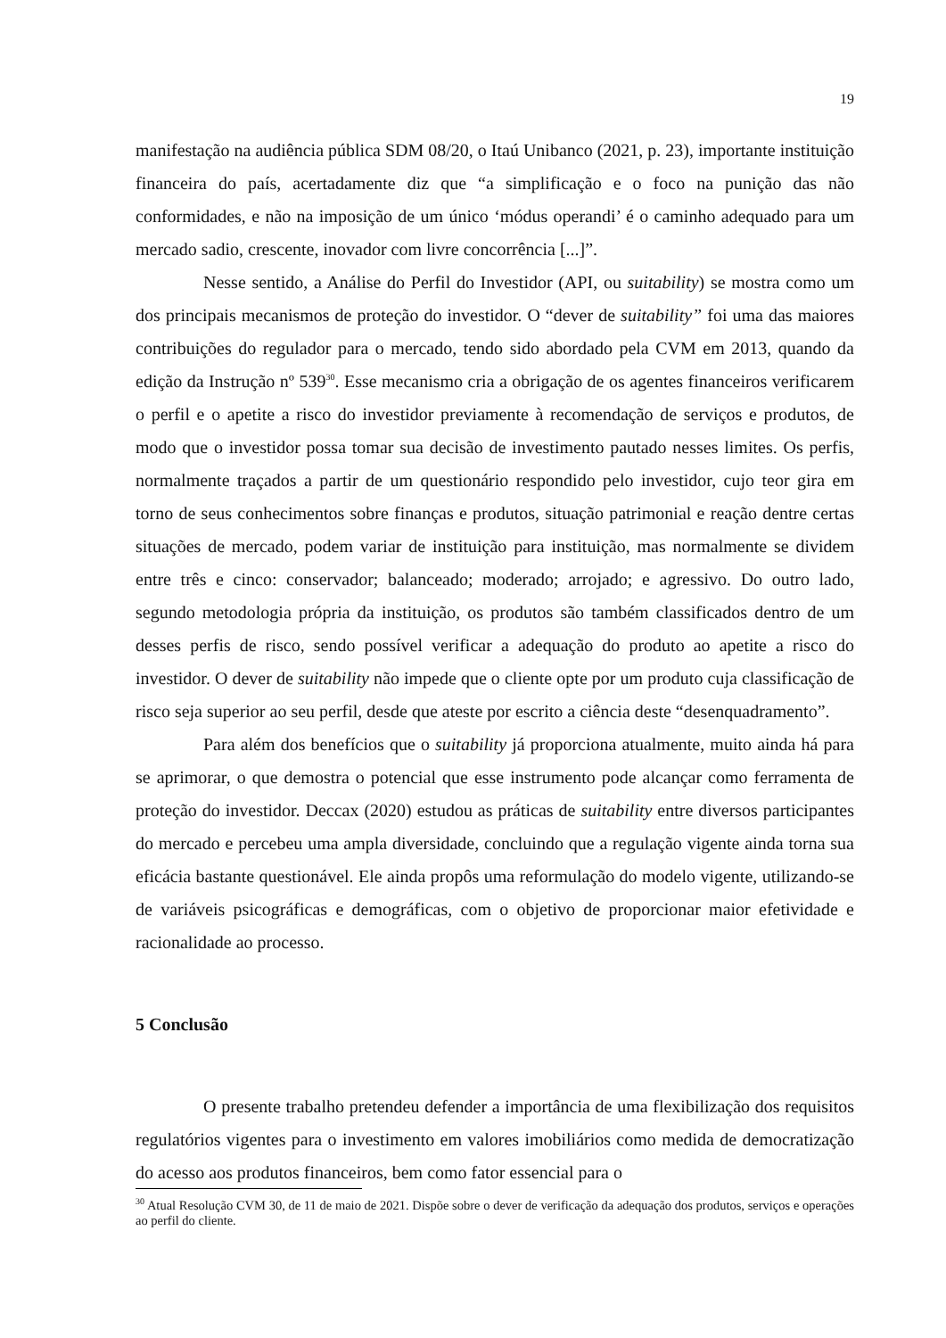19
manifestação na audiência pública SDM 08/20, o Itaú Unibanco (2021, p. 23), importante instituição financeira do país, acertadamente diz que “a simplificação e o foco na punição das não conformidades, e não na imposição de um único ‘módus operandi’ é o caminho adequado para um mercado sadio, crescente, inovador com livre concorrência [...]”.
Nesse sentido, a Análise do Perfil do Investidor (API, ou suitability) se mostra como um dos principais mecanismos de proteção do investidor. O “dever de suitability” foi uma das maiores contribuições do regulador para o mercado, tendo sido abordado pela CVM em 2013, quando da edição da Instrução nº 539<sup>30</sup>. Esse mecanismo cria a obrigação de os agentes financeiros verificarem o perfil e o apetite a risco do investidor previamente à recomendação de serviços e produtos, de modo que o investidor possa tomar sua decisão de investimento pautado nesses limites. Os perfis, normalmente traçados a partir de um questionário respondido pelo investidor, cujo teor gira em torno de seus conhecimentos sobre finanças e produtos, situação patrimonial e reação dentre certas situações de mercado, podem variar de instituição para instituição, mas normalmente se dividem entre três e cinco: conservador; balanceado; moderado; arrojado; e agressivo. Do outro lado, segundo metodologia própria da instituição, os produtos são também classificados dentro de um desses perfis de risco, sendo possível verificar a adequação do produto ao apetite a risco do investidor. O dever de suitability não impede que o cliente opte por um produto cuja classificação de risco seja superior ao seu perfil, desde que ateste por escrito a ciência deste “desenquadramento”.
Para além dos benefícios que o suitability já proporciona atualmente, muito ainda há para se aprimorar, o que demostra o potencial que esse instrumento pode alcançar como ferramenta de proteção do investidor. Deccax (2020) estudou as práticas de suitability entre diversos participantes do mercado e percebeu uma ampla diversidade, concluindo que a regulação vigente ainda torna sua eficácia bastante questionável. Ele ainda propôs uma reformulação do modelo vigente, utilizando-se de variáveis psicográficas e demográficas, com o objetivo de proporcionar maior efetividade e racionalidade ao processo.
5 Conclusão
O presente trabalho pretendeu defender a importância de uma flexibilização dos requisitos regulatórios vigentes para o investimento em valores imobiliários como medida de democratização do acesso aos produtos financeiros, bem como fator essencial para o
<sup>30</sup> Atual Resolução CVM 30, de 11 de maio de 2021. Dispõe sobre o dever de verificação da adequação dos produtos, serviços e operações ao perfil do cliente.